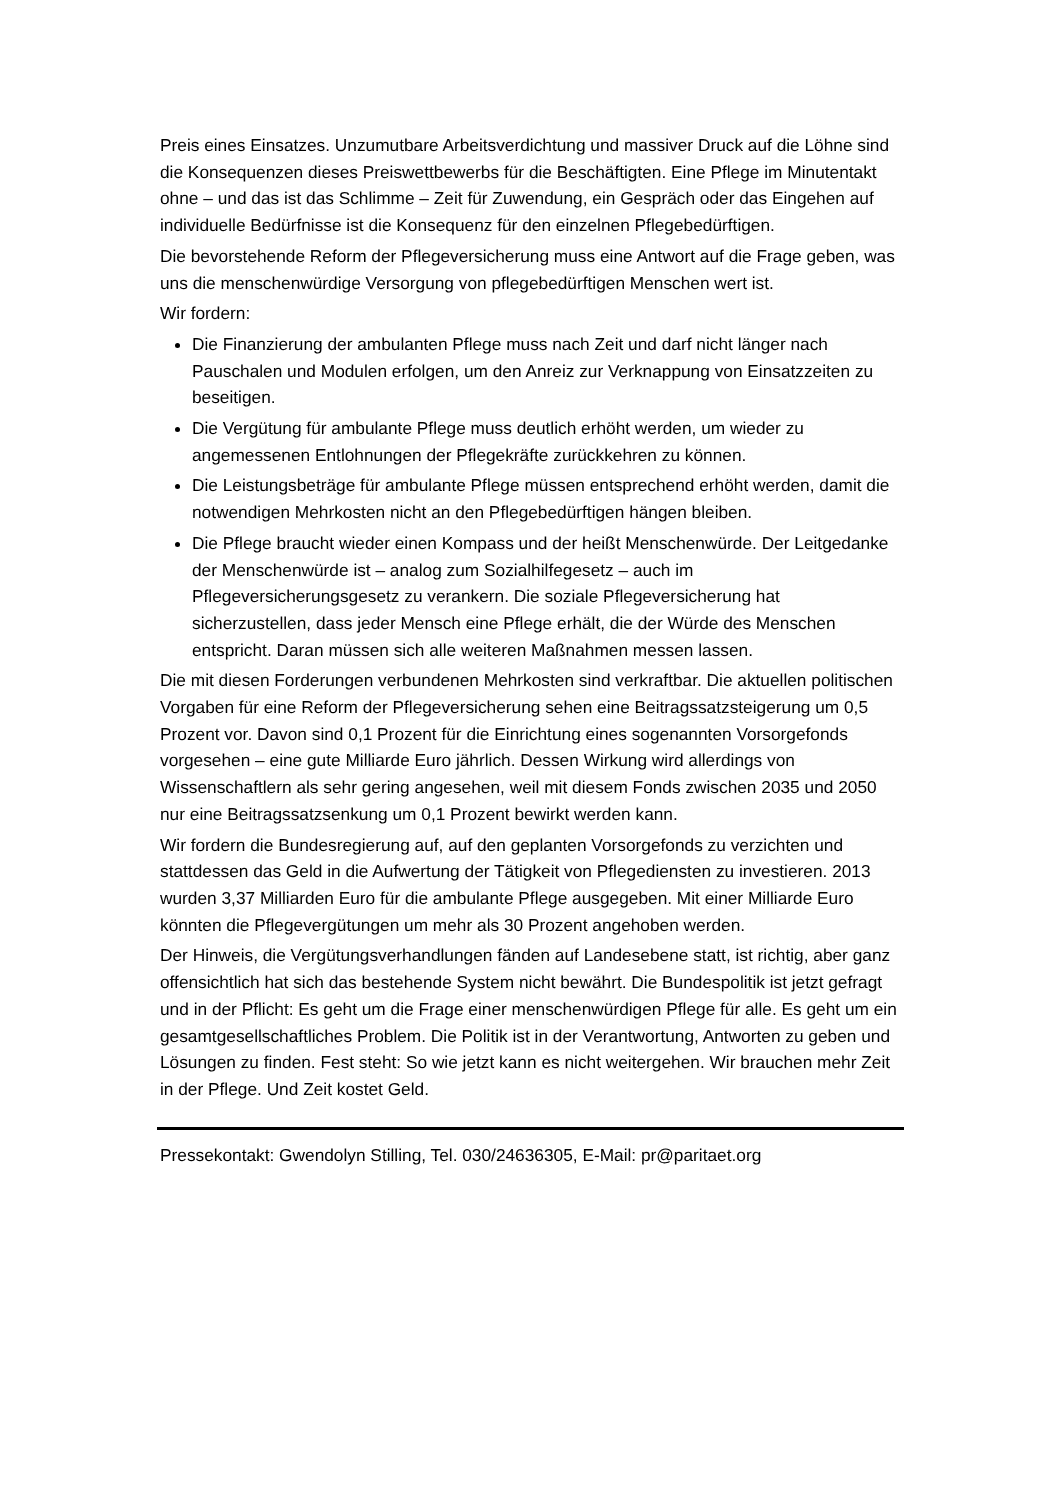Preis eines Einsatzes. Unzumutbare Arbeitsverdichtung und massiver Druck auf die Löhne sind die Konsequenzen dieses Preiswettbewerbs für die Beschäftigten. Eine Pflege im Minutentakt ohne – und das ist das Schlimme – Zeit für Zuwendung, ein Gespräch oder das Eingehen auf individuelle Bedürfnisse ist die Konsequenz für den einzelnen Pflegebedürftigen.
Die bevorstehende Reform der Pflegeversicherung muss eine Antwort auf die Frage geben, was uns die menschenwürdige Versorgung von pflegebedürftigen Menschen wert ist.
Wir fordern:
Die Finanzierung der ambulanten Pflege muss nach Zeit und darf nicht länger nach Pauschalen und Modulen erfolgen, um den Anreiz zur Verknappung von Einsatzzeiten zu beseitigen.
Die Vergütung für ambulante Pflege muss deutlich erhöht werden, um wieder zu angemessenen Entlohnungen der Pflegekräfte zurückkehren zu können.
Die Leistungsbeträge für ambulante Pflege müssen entsprechend erhöht werden, damit die notwendigen Mehrkosten nicht an den Pflegebedürftigen hängen bleiben.
Die Pflege braucht wieder einen Kompass und der heißt Menschenwürde. Der Leitgedanke der Menschenwürde ist – analog zum Sozialhilfegesetz – auch im Pflegeversicherungsgesetz zu verankern. Die soziale Pflegeversicherung hat sicherzustellen, dass jeder Mensch eine Pflege erhält, die der Würde des Menschen entspricht. Daran müssen sich alle weiteren Maßnahmen messen lassen.
Die mit diesen Forderungen verbundenen Mehrkosten sind verkraftbar. Die aktuellen politischen Vorgaben für eine Reform der Pflegeversicherung sehen eine Beitragssatzsteigerung um 0,5 Prozent vor. Davon sind 0,1 Prozent für die Einrichtung eines sogenannten Vorsorgefonds vorgesehen – eine gute Milliarde Euro jährlich. Dessen Wirkung wird allerdings von Wissenschaftlern als sehr gering angesehen, weil mit diesem Fonds zwischen 2035 und 2050 nur eine Beitragssatzsenkung um 0,1 Prozent bewirkt werden kann.
Wir fordern die Bundesregierung auf, auf den geplanten Vorsorgefonds zu verzichten und stattdessen das Geld in die Aufwertung der Tätigkeit von Pflegediensten zu investieren. 2013 wurden 3,37 Milliarden Euro für die ambulante Pflege ausgegeben. Mit einer Milliarde Euro könnten die Pflegevergütungen um mehr als 30 Prozent angehoben werden.
Der Hinweis, die Vergütungsverhandlungen fänden auf Landesebene statt, ist richtig, aber ganz offensichtlich hat sich das bestehende System nicht bewährt. Die Bundespolitik ist jetzt gefragt und in der Pflicht: Es geht um die Frage einer menschenwürdigen Pflege für alle. Es geht um ein gesamtgesellschaftliches Problem. Die Politik ist in der Verantwortung, Antworten zu geben und Lösungen zu finden. Fest steht: So wie jetzt kann es nicht weitergehen. Wir brauchen mehr Zeit in der Pflege. Und Zeit kostet Geld.
Pressekontakt: Gwendolyn Stilling, Tel. 030/24636305, E-Mail: pr@paritaet.org